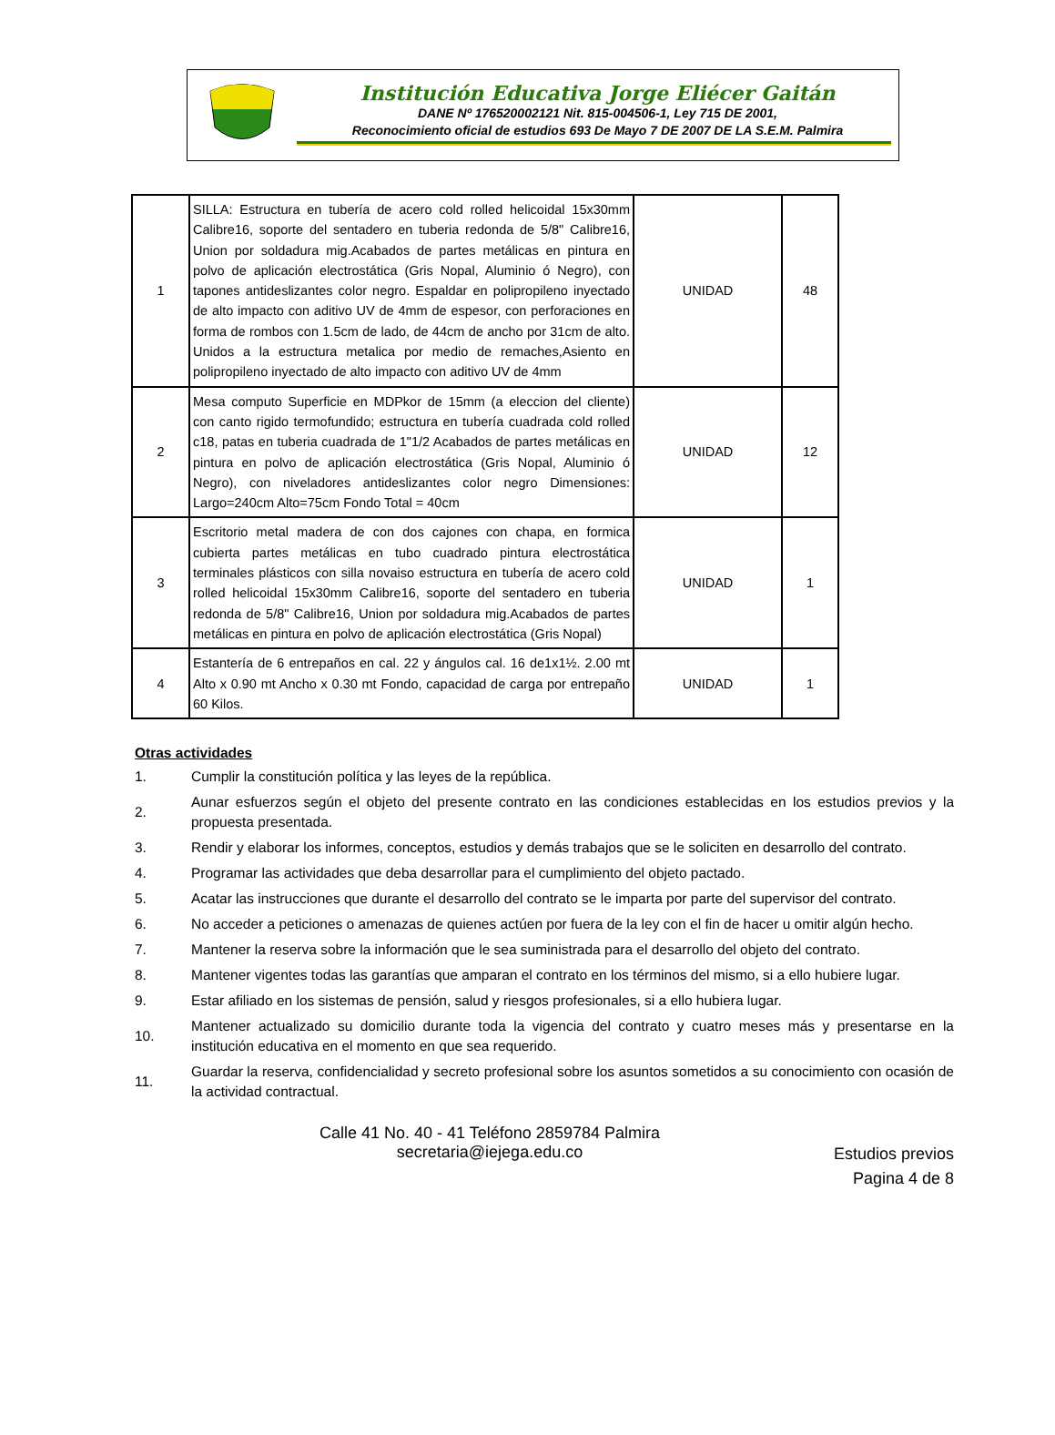Institución Educativa Jorge Eliécer Gaitán
DANE Nº 176520002121 Nit. 815-004506-1, Ley 715 DE 2001,
Reconocimiento oficial de estudios 693 De Mayo 7 DE 2007 DE LA S.E.M. Palmira
| 1 | SILLA: Estructura en tubería de acero cold rolled helicoidal 15x30mm Calibre16, soporte del sentadero en tuberia redonda de 5/8" Calibre16, Union por soldadura mig.Acabados de partes metálicas en pintura en polvo de aplicación electrostática (Gris Nopal, Aluminio ó Negro), con tapones antideslizantes color negro. Espaldar en polipropileno inyectado de alto impacto con aditivo UV de 4mm de espesor, con perforaciones en forma de rombos con 1.5cm de lado, de 44cm de ancho por 31cm de alto. Unidos a la estructura metalica por medio de remaches,Asiento en polipropileno inyectado de alto impacto con aditivo UV de 4mm | UNIDAD | 48 |
| 2 | Mesa computo Superficie en MDPkor de 15mm (a eleccion del cliente) con canto rigido termofundido; estructura en tubería cuadrada cold rolled c18, patas en tuberia cuadrada de 1"1/2 Acabados de partes metálicas en pintura en polvo de aplicación electrostática (Gris Nopal, Aluminio ó Negro), con niveladores antideslizantes color negro Dimensiones: Largo=240cm Alto=75cm Fondo Total = 40cm | UNIDAD | 12 |
| 3 | Escritorio metal madera de con dos cajones con chapa, en formica cubierta partes metálicas en tubo cuadrado pintura electrostática terminales plásticos con silla novaiso estructura en tubería de acero cold rolled helicoidal 15x30mm Calibre16, soporte del sentadero en tuberia redonda de 5/8" Calibre16, Union por soldadura mig.Acabados de partes metálicas en pintura en polvo de aplicación electrostática (Gris Nopal) | UNIDAD | 1 |
| 4 | Estantería de 6 entrepaños en cal. 22 y ángulos cal. 16 de1x1½. 2.00 mt Alto x 0.90 mt Ancho x 0.30 mt Fondo, capacidad de carga por entrepaño 60 Kilos. | UNIDAD | 1 |
Otras actividades
1. Cumplir la constitución política y las leyes de la república.
2. Aunar esfuerzos según el objeto del presente contrato en las condiciones establecidas en los estudios previos y la propuesta presentada.
3. Rendir y elaborar los informes, conceptos, estudios y demás trabajos que se le soliciten en desarrollo del contrato.
4. Programar las actividades que deba desarrollar para el cumplimiento del objeto pactado.
5. Acatar las instrucciones que durante el desarrollo del contrato se le imparta por parte del supervisor del contrato.
6. No acceder a peticiones o amenazas de quienes actúen por fuera de la ley con el fin de hacer u omitir algún hecho.
7. Mantener la reserva sobre la información que le sea suministrada para el desarrollo del objeto del contrato.
8. Mantener vigentes todas las garantías que amparan el contrato en los términos del mismo, si a ello hubiere lugar.
9. Estar afiliado en los sistemas de pensión, salud y riesgos profesionales, si a ello hubiera lugar.
10. Mantener actualizado su domicilio durante toda la vigencia del contrato y cuatro meses más y presentarse en la institución educativa en el momento en que sea requerido.
11. Guardar la reserva, confidencialidad y secreto profesional sobre los asuntos sometidos a su conocimiento con ocasión de la actividad contractual.
Calle 41 No. 40 - 41 Teléfono 2859784 Palmira
secretaria@iejega.edu.co
Estudios previos
Pagina 4 de 8